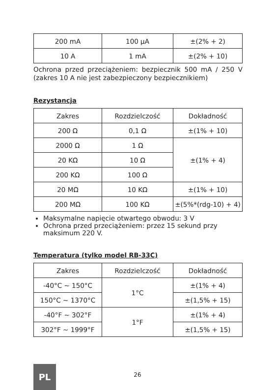| 200 mA | 100 µA | ±(2% + 2) |
| 10 A | 1 mA | ±(2% + 10) |
Ochrona przed przeciążeniem: bezpiecznik 500 mA / 250 V (zakres 10 A nie jest zabezpieczony bezpiecznikiem)
Rezystancja
| Zakres | Rozdzielczość | Dokładność |
| 200 Ω | 0,1 Ω | ±(1% + 10) |
| 2000 Ω | 1 Ω | ±(1% + 4) |
| 20 KΩ | 10 Ω | |
| 200 KΩ | 100 Ω | |
| 20 MΩ | 10 KΩ | ±(1% + 10) |
| 200 MΩ | 100 KΩ | ±(5%*(rdg-10) + 4) |
Maksymalne napięcie otwartego obwodu: 3 V
Ochrona przed przeciążeniem: przez 15 sekund przy maksimum 220 V.
Temperatura (tylko model RB-33C)
| Zakres | Rozdzielczość | Dokładność |
| -40°C ~ 150°C | 1°C | ±(1% + 4) |
| 150°C ~ 1370°C | | ±(1,5% + 15) |
| -40°F ~ 302°F | 1°F | ±(1% + 4) |
| 302°F ~ 1999°F | | ±(1,5% + 15) |
PL
26